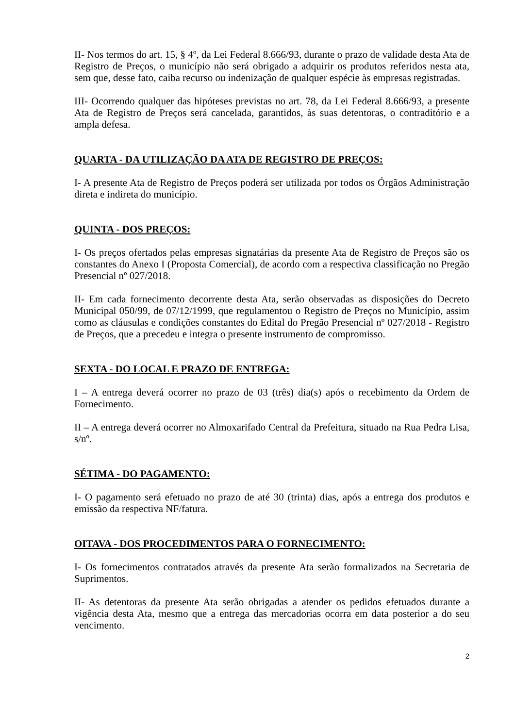II- Nos termos do art. 15, § 4º, da Lei Federal 8.666/93, durante o prazo de validade desta Ata de Registro de Preços, o município não será obrigado a adquirir os produtos referidos nesta ata, sem que, desse fato, caiba recurso ou indenização de qualquer espécie às empresas registradas.
III- Ocorrendo qualquer das hipóteses previstas no art. 78, da Lei Federal 8.666/93, a presente Ata de Registro de Preços será cancelada, garantidos, às suas detentoras, o contraditório e a ampla defesa.
QUARTA - DA UTILIZAÇÃO DA ATA DE REGISTRO DE PREÇOS:
I- A presente Ata de Registro de Preços poderá ser utilizada por todos os Órgãos Administração direta e indireta do município.
QUINTA - DOS PREÇOS:
I- Os preços ofertados pelas empresas signatárias da presente Ata de Registro de Preços são os constantes do Anexo I (Proposta Comercial), de acordo com a respectiva classificação no Pregão Presencial nº 027/2018.
II- Em cada fornecimento decorrente desta Ata, serão observadas as disposições do Decreto Municipal 050/99, de 07/12/1999, que regulamentou o Registro de Preços no Município, assim como as cláusulas e condições constantes do Edital do Pregão Presencial nº 027/2018 - Registro de Preços, que a precedeu e integra o presente instrumento de compromisso.
SEXTA - DO LOCAL E PRAZO DE ENTREGA:
I – A entrega deverá ocorrer no prazo de 03 (três) dia(s) após o recebimento da Ordem de Fornecimento.
II – A entrega deverá ocorrer no Almoxarifado Central da Prefeitura, situado na Rua Pedra Lisa, s/nº.
SÉTIMA - DO PAGAMENTO:
I- O pagamento será efetuado no prazo de até 30 (trinta) dias, após a entrega dos produtos e emissão da respectiva NF/fatura.
OITAVA - DOS PROCEDIMENTOS PARA O FORNECIMENTO:
I- Os fornecimentos contratados através da presente Ata serão formalizados na Secretaria de Suprimentos.
II- As detentoras da presente Ata serão obrigadas a atender os pedidos efetuados durante a vigência desta Ata, mesmo que a entrega das mercadorias ocorra em data posterior a do seu vencimento.
2